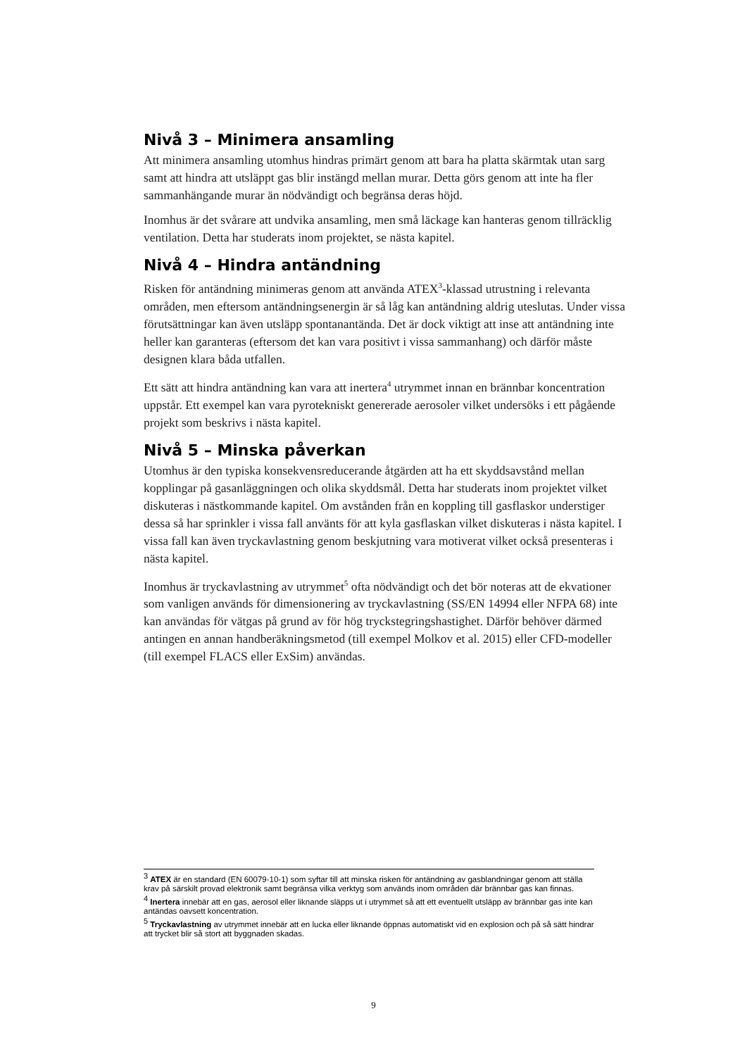Nivå 3 – Minimera ansamling
Att minimera ansamling utomhus hindras primärt genom att bara ha platta skärmtak utan sarg samt att hindra att utsläppt gas blir instängd mellan murar. Detta görs genom att inte ha fler sammanhängande murar än nödvändigt och begränsa deras höjd.
Inomhus är det svårare att undvika ansamling, men små läckage kan hanteras genom tillräcklig ventilation. Detta har studerats inom projektet, se nästa kapitel.
Nivå 4 – Hindra antändning
Risken för antändning minimeras genom att använda ATEX<sup>3</sup>-klassad utrustning i relevanta områden, men eftersom antändningsenergin är så låg kan antändning aldrig uteslutas. Under vissa förutsättningar kan även utsläpp spontanantända. Det är dock viktigt att inse att antändning inte heller kan garanteras (eftersom det kan vara positivt i vissa sammanhang) och därför måste designen klara båda utfallen.
Ett sätt att hindra antändning kan vara att inertera<sup>4</sup> utrymmet innan en brännbar koncentration uppstår. Ett exempel kan vara pyrotekniskt genererade aerosoler vilket undersöks i ett pågående projekt som beskrivs i nästa kapitel.
Nivå 5 – Minska påverkan
Utomhus är den typiska konsekvensreducerande åtgärden att ha ett skyddsavstånd mellan kopplingar på gasanläggningen och olika skyddsmål. Detta har studerats inom projektet vilket diskuteras i nästkommande kapitel. Om avstånden från en koppling till gasflaskor understiger dessa så har sprinkler i vissa fall använts för att kyla gasflaskan vilket diskuteras i nästa kapitel. I vissa fall kan även tryckavlastning genom beskjutning vara motiverat vilket också presenteras i nästa kapitel.
Inomhus är tryckavlastning av utrymmet<sup>5</sup> ofta nödvändigt och det bör noteras att de ekvationer som vanligen används för dimensionering av tryckavlastning (SS/EN 14994 eller NFPA 68) inte kan användas för vätgas på grund av för hög tryckstegringshastighet. Därför behöver därmed antingen en annan handberäkningsmetod (till exempel Molkov et al. 2015) eller CFD-modeller (till exempel FLACS eller ExSim) användas.
<sup>3</sup> ATEX är en standard (EN 60079-10-1) som syftar till att minska risken för antändning av gasblandningar genom att ställa krav på särskilt provad elektronik samt begränsa vilka verktyg som används inom områden där brännbar gas kan finnas.
<sup>4</sup> Inertera innebär att en gas, aerosol eller liknande släpps ut i utrymmet så att ett eventuellt utsläpp av brännbar gas inte kan antändas oavsett koncentration.
<sup>5</sup> Tryckavlastning av utrymmet innebär att en lucka eller liknande öppnas automatiskt vid en explosion och på så sätt hindrar att trycket blir så stort att byggnaden skadas.
9